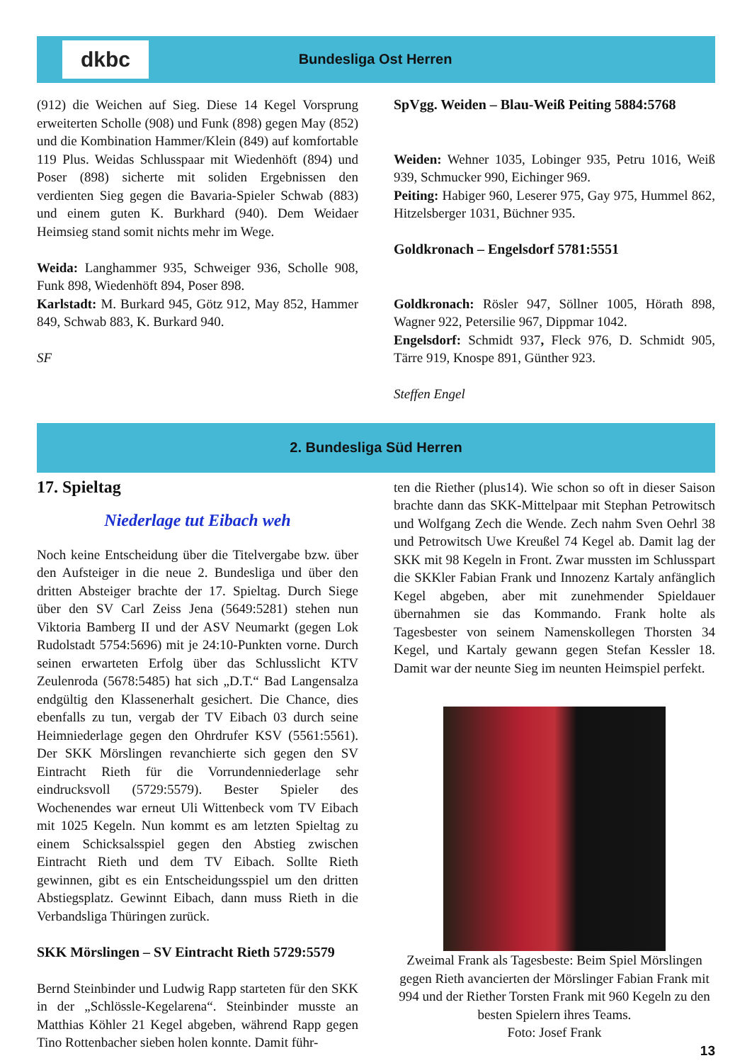dkbc
Bundesliga Ost Herren
(912) die Weichen auf Sieg. Diese 14 Kegel Vorsprung erweiterten Scholle (908) und Funk (898) gegen May (852) und die Kombination Hammer/Klein (849) auf komfortable 119 Plus. Weidas Schlusspaar mit Wiedenhöft (894) und Poser (898) sicherte mit soliden Ergebnissen den verdienten Sieg gegen die Bavaria-Spieler Schwab (883) und einem guten K. Burkhard (940). Dem Weidaer Heimsieg stand somit nichts mehr im Wege.
Weida: Langhammer 935, Schweiger 936, Scholle 908, Funk 898, Wiedenhöft 894, Poser 898.
Karlstadt: M. Burkard 945, Götz 912, May 852, Hammer 849, Schwab 883, K. Burkard 940.
SF
SpVgg. Weiden – Blau-Weiß Peiting 5884:5768
Weiden: Wehner 1035, Lobinger 935, Petru 1016, Weiß 939, Schmucker 990, Eichinger 969.
Peiting: Habiger 960, Leserer 975, Gay 975, Hummel 862, Hitzelsberger 1031, Büchner 935.
Goldkronach – Engelsdorf 5781:5551
Goldkronach: Rösler 947, Söllner 1005, Hörath 898, Wagner 922, Petersilie 967, Dippmar 1042.
Engelsdorf: Schmidt 937, Fleck 976, D. Schmidt 905, Tärre 919, Knospe 891, Günther 923.
Steffen Engel
2. Bundesliga Süd Herren
17. Spieltag
Niederlage tut Eibach weh
Noch keine Entscheidung über die Titelvergabe bzw. über den Aufsteiger in die neue 2. Bundesliga und über den dritten Absteiger brachte der 17. Spieltag. Durch Siege über den SV Carl Zeiss Jena (5649:5281) stehen nun Viktoria Bamberg II und der ASV Neumarkt (gegen Lok Rudolstadt 5754:5696) mit je 24:10-Punkten vorne. Durch seinen erwarteten Erfolg über das Schlusslicht KTV Zeulenroda (5678:5485) hat sich „D.T.“ Bad Langensalza endgültig den Klassenerhalt gesichert. Die Chance, dies ebenfalls zu tun, vergab der TV Eibach 03 durch seine Heimniederlage gegen den Ohrdrufer KSV (5561:5561). Der SKK Mörslingen revanchierte sich gegen den SV Eintracht Rieth für die Vorrundenniederlage sehr eindrucksvoll (5729:5579). Bester Spieler des Wochenendes war erneut Uli Wittenbeck vom TV Eibach mit 1025 Kegeln. Nun kommt es am letzten Spieltag zu einem Schicksalsspiel gegen den Abstieg zwischen Eintracht Rieth und dem TV Eibach. Sollte Rieth gewinnen, gibt es ein Entscheidungsspiel um den dritten Abstiegsplatz. Gewinnt Eibach, dann muss Rieth in die Verbandsliga Thüringen zurück.
SKK Mörslingen – SV Eintracht Rieth 5729:5579
Bernd Steinbinder und Ludwig Rapp starteten für den SKK in der „Schlössle-Kegelarena“. Steinbinder musste an Matthias Köhler 21 Kegel abgeben, während Rapp gegen Tino Rottenbacher sieben holen konnte. Damit führ-
ten die Riether (plus14). Wie schon so oft in dieser Saison brachte dann das SKK-Mittelpaar mit Stephan Petrowitsch und Wolfgang Zech die Wende. Zech nahm Sven Oehrl 38 und Petrowitsch Uwe Kreußel 74 Kegel ab. Damit lag der SKK mit 98 Kegeln in Front. Zwar mussten im Schlusspart die SKKler Fabian Frank und Innozenz Kartaly anfänglich Kegel abgeben, aber mit zunehmender Spieldauer übernahmen sie das Kommando. Frank holte als Tagesbester von seinem Namenskollegen Thorsten 34 Kegel, und Kartaly gewann gegen Stefan Kessler 18. Damit war der neunte Sieg im neunten Heimspiel perfekt.
Zweimal Frank als Tagesbeste: Beim Spiel Mörslingen gegen Rieth avancierten der Mörslinger Fabian Frank mit 994 und der Riether Torsten Frank mit 960 Kegeln zu den besten Spielern ihres Teams.
Foto: Josef Frank
13